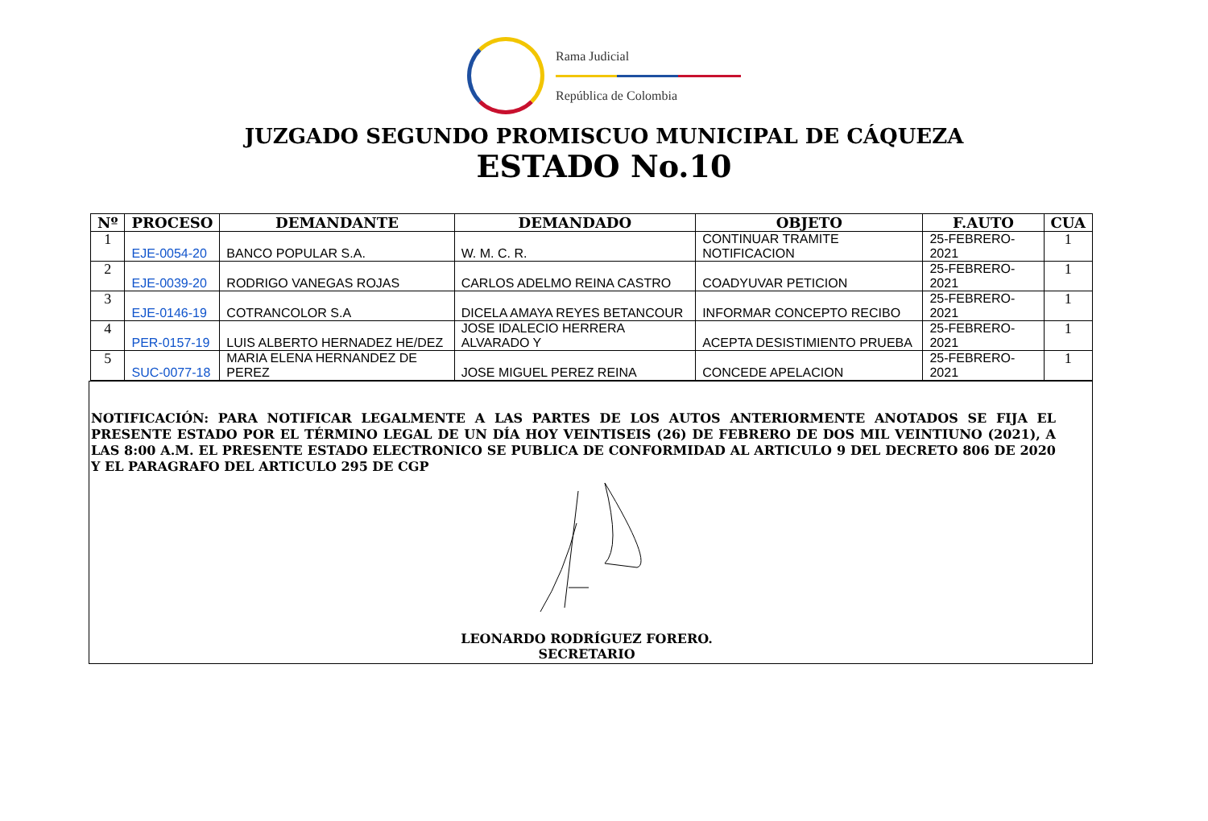Rama Judicial
República de Colombia
JUZGADO SEGUNDO PROMISCUO MUNICIPAL DE CÁQUEZA
ESTADO No.10
| Nº | PROCESO | DEMANDANTE | DEMANDADO | OBJETO | F.AUTO | CUA |
| --- | --- | --- | --- | --- | --- | --- |
| 1 | EJE-0054-20 | BANCO POPULAR S.A. | W. M. C. R. | CONTINUAR TRAMITE NOTIFICACION | 25-FEBRERO-2021 | 1 |
| 2 | EJE-0039-20 | RODRIGO VANEGAS ROJAS | CARLOS ADELMO REINA CASTRO | COADYUVAR PETICION | 25-FEBRERO-2021 | 1 |
| 3 | EJE-0146-19 | COTRANCOLOR S.A | DICELA AMAYA REYES BETANCOUR | INFORMAR CONCEPTO RECIBO | 25-FEBRERO-2021 | 1 |
| 4 | PER-0157-19 | LUIS ALBERTO HERNADEZ HE/DEZ | JOSE IDALECIO HERRERA ALVARADO Y | ACEPTA DESISTIMIENTO PRUEBA | 25-FEBRERO-2021 | 1 |
| 5 | SUC-0077-18 | MARIA ELENA HERNANDEZ DE PEREZ | JOSE MIGUEL PEREZ REINA | CONCEDE APELACION | 25-FEBRERO-2021 | 1 |
NOTIFICACIÓN: PARA NOTIFICAR LEGALMENTE A LAS PARTES DE LOS AUTOS ANTERIORMENTE ANOTADOS SE FIJA EL PRESENTE ESTADO POR EL TÉRMINO LEGAL DE UN DÍA HOY VEINTISEIS (26) DE FEBRERO DE DOS MIL VEINTIUNO (2021), A LAS 8:00 A.M. EL PRESENTE ESTADO ELECTRONICO SE PUBLICA DE CONFORMIDAD AL ARTICULO 9 DEL DECRETO 806 DE 2020 Y EL PARAGRAFO DEL ARTICULO 295 DE CGP
LEONARDO RODRÍGUEZ FORERO.
SECRETARIO